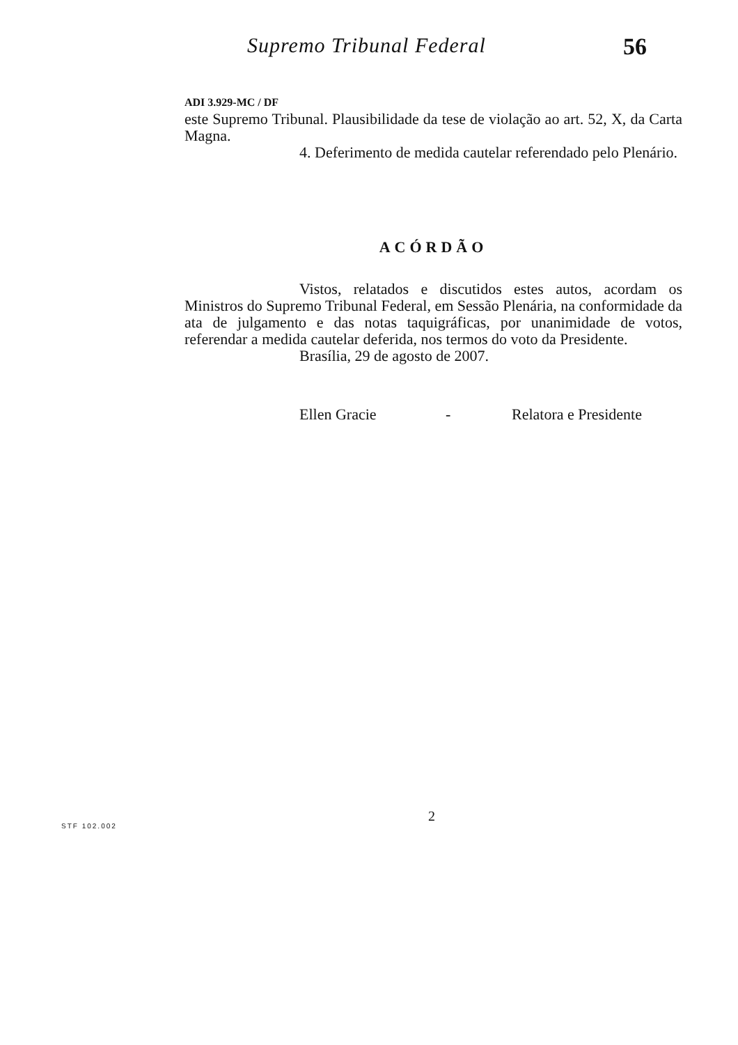Supremo Tribunal Federal 56
ADI 3.929-MC / DF
este Supremo Tribunal. Plausibilidade da tese de violação ao art. 52, X, da Carta Magna.
4. Deferimento de medida cautelar referendado pelo Plenário.
ACÓRDÃO
Vistos, relatados e discutidos estes autos, acordam os Ministros do Supremo Tribunal Federal, em Sessão Plenária, na conformidade da ata de julgamento e das notas taquigráficas, por unanimidade de votos, referendar a medida cautelar deferida, nos termos do voto da Presidente.
Brasília, 29 de agosto de 2007.
Ellen Gracie - Relatora e Presidente
2
STF 102.002